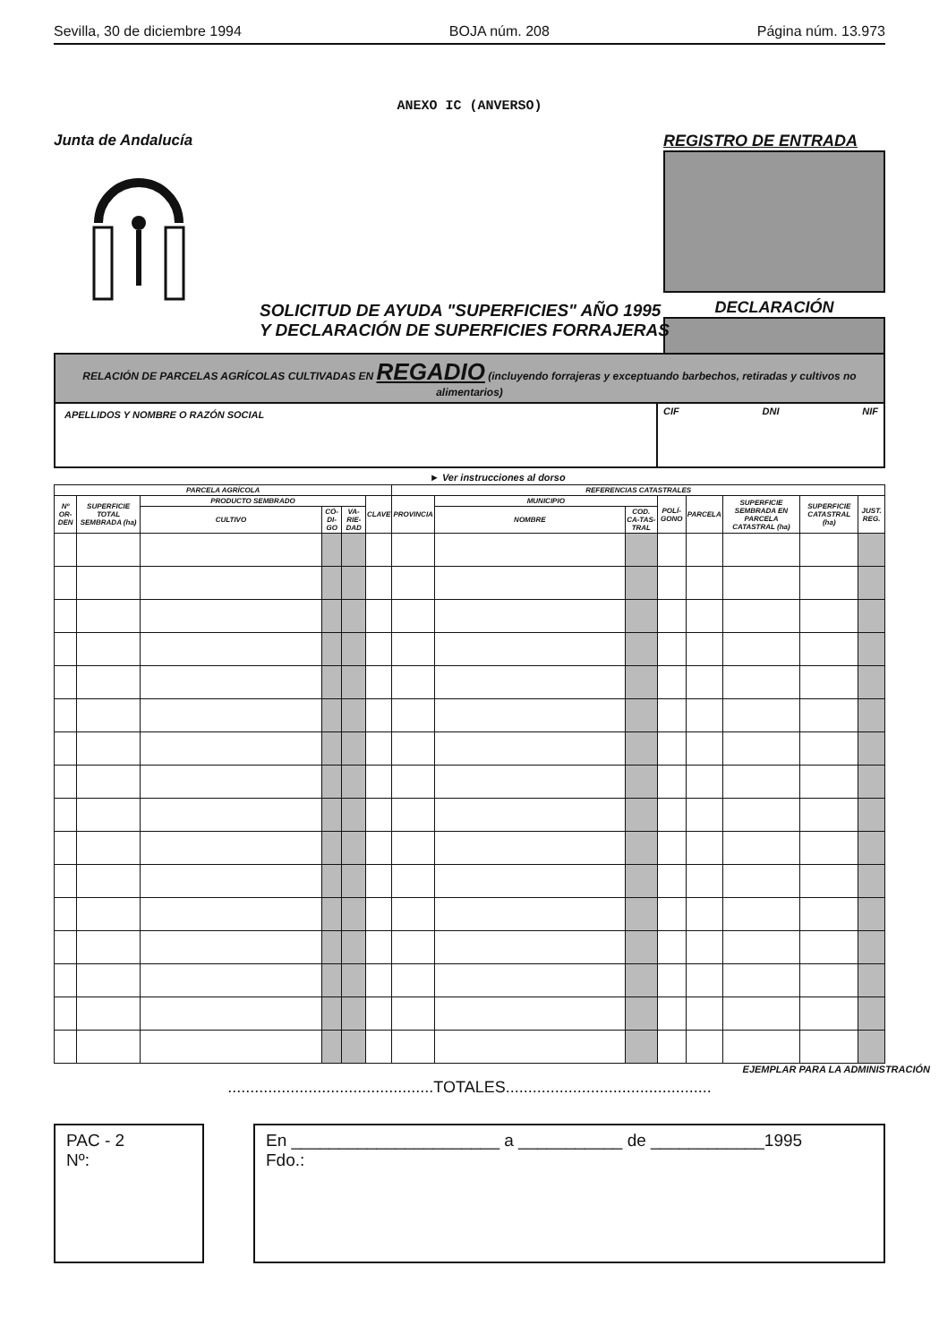Sevilla, 30 de diciembre 1994 BOJA núm. 208 Página núm. 13.973
ANEXO IC (ANVERSO)
Junta de Andalucía REGISTRO DE ENTRADA
DECLARACIÓN
SOLICITUD DE AYUDA "SUPERFICIES" AÑO 1995
Y DECLARACIÓN DE SUPERFICIES FORRAJERAS
RELACIÓN DE PARCELAS AGRÍCOLAS CULTIVADAS EN REGADIO (incluyendo forrajeras y exceptuando barbechos, retiradas y cultivos no alimentarios)
APELLIDOS Y NOMBRE O RAZÓN SOCIAL
CIF DNI NIF
► Ver instrucciones al dorso
| PARCELA AGRÍCOLA | | | | | | REFERENCIAS CATASTRALES | | | | | | | |
| --- | --- | --- | --- | --- | --- | --- | --- | --- | --- | --- | --- | --- | --- |
| Nº OR-DEN | SUPERFICIE TOTAL SEMBRADA (ha) | PRODUCTO SEMBRADO | | | CLAVE | PROVINCIA | MUNICIPIO | | POLÍ-GONO | PARCELA | SUPERFICIE SEMBRADA EN PARCELA CATASTRAL (ha) | SUPERFICIE CATASTRAL (ha) | JUST. REG. |
| | | CULTIVO | CÓ-DI-GO | VA-RIE-DAD | | | NOMBRE | COD. CA-TAS-TRAL | | | | | |
EJEMPLAR PARA LA ADMINISTRACIÓN
..............................................TOTALES..............................................
PAC - 2
Nº:
En ______________________ a ___________ de ____________1995
Fdo.: